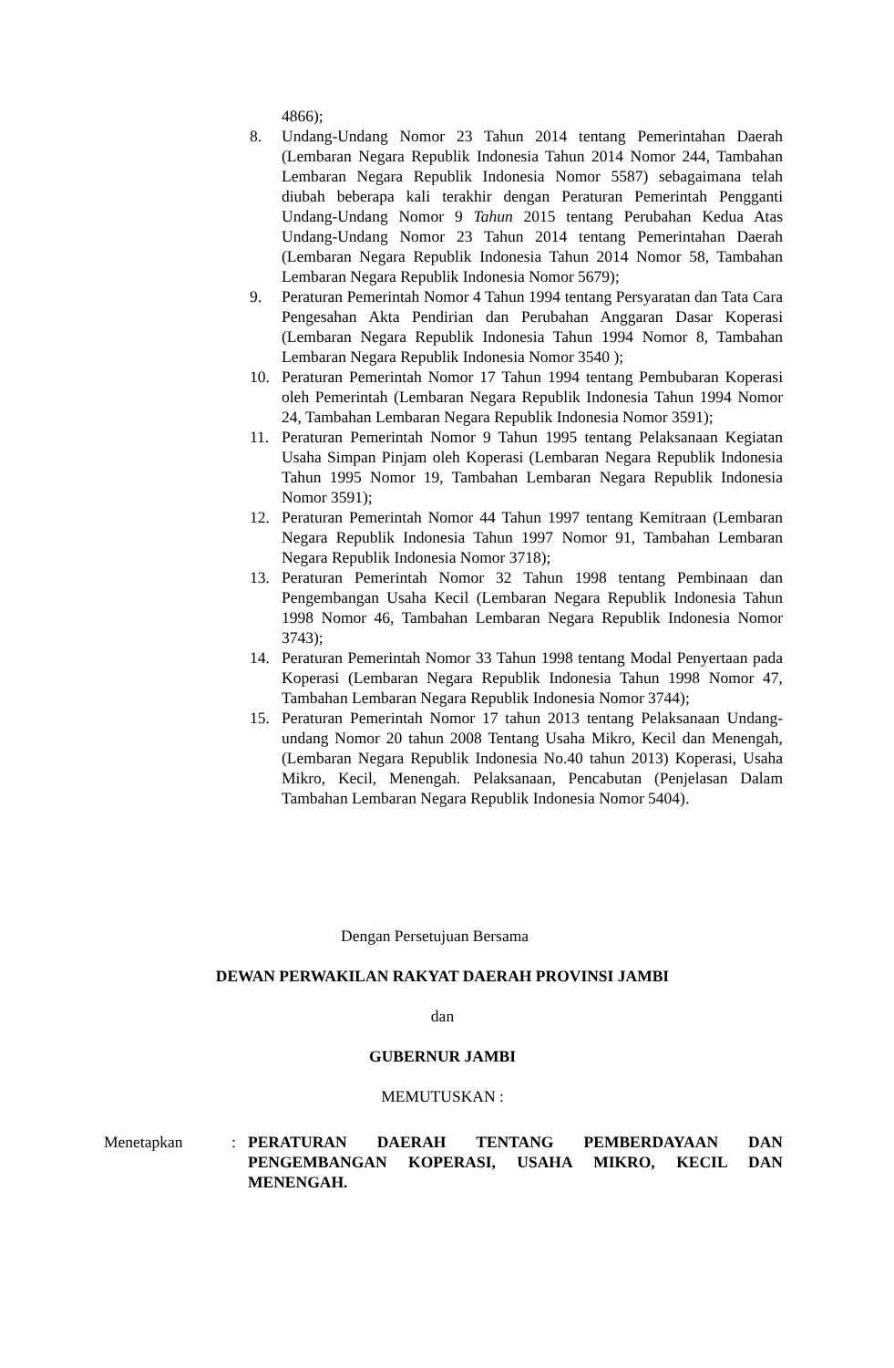4866);
8. Undang-Undang Nomor 23 Tahun 2014 tentang Pemerintahan Daerah (Lembaran Negara Republik Indonesia Tahun 2014 Nomor 244, Tambahan Lembaran Negara Republik Indonesia Nomor 5587) sebagaimana telah diubah beberapa kali terakhir dengan Peraturan Pemerintah Pengganti Undang-Undang Nomor 9 Tahun 2015 tentang Perubahan Kedua Atas Undang-Undang Nomor 23 Tahun 2014 tentang Pemerintahan Daerah (Lembaran Negara Republik Indonesia Tahun 2014 Nomor 58, Tambahan Lembaran Negara Republik Indonesia Nomor 5679);
9. Peraturan Pemerintah Nomor 4 Tahun 1994 tentang Persyaratan dan Tata Cara Pengesahan Akta Pendirian dan Perubahan Anggaran Dasar Koperasi (Lembaran Negara Republik Indonesia Tahun 1994 Nomor 8, Tambahan Lembaran Negara Republik Indonesia Nomor 3540 );
10. Peraturan Pemerintah Nomor 17 Tahun 1994 tentang Pembubaran Koperasi oleh Pemerintah (Lembaran Negara Republik Indonesia Tahun 1994 Nomor 24, Tambahan Lembaran Negara Republik Indonesia Nomor 3591);
11. Peraturan Pemerintah Nomor 9 Tahun 1995 tentang Pelaksanaan Kegiatan Usaha Simpan Pinjam oleh Koperasi (Lembaran Negara Republik Indonesia Tahun 1995 Nomor 19, Tambahan Lembaran Negara Republik Indonesia Nomor 3591);
12. Peraturan Pemerintah Nomor 44 Tahun 1997 tentang Kemitraan (Lembaran Negara Republik Indonesia Tahun 1997 Nomor 91, Tambahan Lembaran Negara Republik Indonesia Nomor 3718);
13. Peraturan Pemerintah Nomor 32 Tahun 1998 tentang Pembinaan dan Pengembangan Usaha Kecil (Lembaran Negara Republik Indonesia Tahun 1998 Nomor 46, Tambahan Lembaran Negara Republik Indonesia Nomor 3743);
14. Peraturan Pemerintah Nomor 33 Tahun 1998 tentang Modal Penyertaan pada Koperasi (Lembaran Negara Republik Indonesia Tahun 1998 Nomor 47, Tambahan Lembaran Negara Republik Indonesia Nomor 3744);
15. Peraturan Pemerintah Nomor 17 tahun 2013 tentang Pelaksanaan Undang-undang Nomor 20 tahun 2008 Tentang Usaha Mikro, Kecil dan Menengah, (Lembaran Negara Republik Indonesia No.40 tahun 2013) Koperasi, Usaha Mikro, Kecil, Menengah. Pelaksanaan, Pencabutan (Penjelasan Dalam Tambahan Lembaran Negara Republik Indonesia Nomor 5404).
Dengan Persetujuan Bersama
DEWAN PERWAKILAN RAKYAT DAERAH PROVINSI JAMBI
dan
GUBERNUR JAMBI
MEMUTUSKAN :
Menetapkan : PERATURAN DAERAH TENTANG PEMBERDAYAAN DAN PENGEMBANGAN KOPERASI, USAHA MIKRO, KECIL DAN MENENGAH.